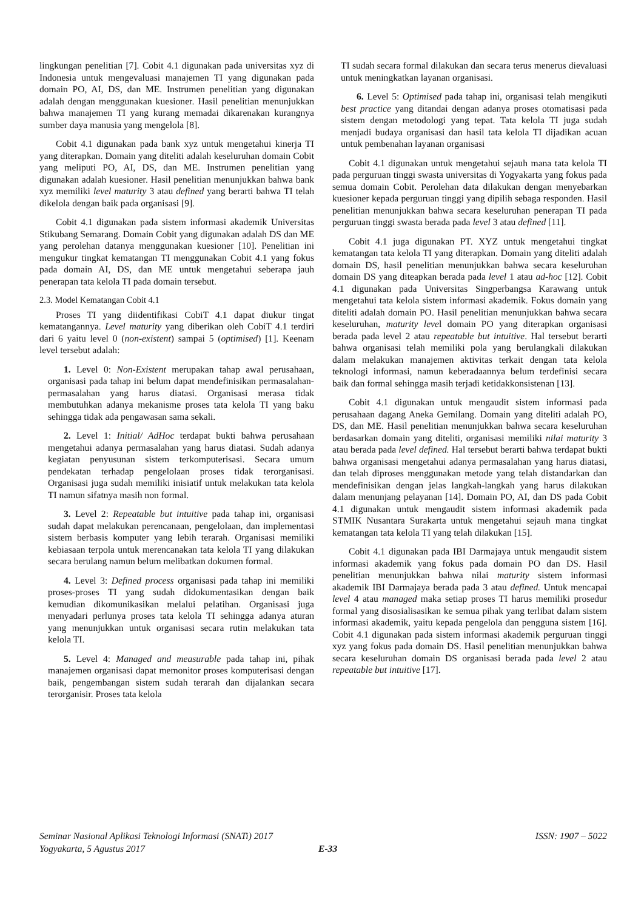lingkungan penelitian [7]. Cobit 4.1 digunakan pada universitas xyz di Indonesia untuk mengevaluasi manajemen TI yang digunakan pada domain PO, AI, DS, dan ME. Instrumen penelitian yang digunakan adalah dengan menggunakan kuesioner. Hasil penelitian menunjukkan bahwa manajemen TI yang kurang memadai dikarenakan kurangnya sumber daya manusia yang mengelola [8].
Cobit 4.1 digunakan pada bank xyz untuk mengetahui kinerja TI yang diterapkan. Domain yang diteliti adalah keseluruhan domain Cobit yang meliputi PO, AI, DS, dan ME. Instrumen penelitian yang digunakan adalah kuesioner. Hasil penelitian menunjukkan bahwa bank xyz memiliki level maturity 3 atau defined yang berarti bahwa TI telah dikelola dengan baik pada organisasi [9].
Cobit 4.1 digunakan pada sistem informasi akademik Universitas Stikubang Semarang. Domain Cobit yang digunakan adalah DS dan ME yang perolehan datanya menggunakan kuesioner [10]. Penelitian ini mengukur tingkat kematangan TI menggunakan Cobit 4.1 yang fokus pada domain AI, DS, dan ME untuk mengetahui seberapa jauh penerapan tata kelola TI pada domain tersebut.
2.3. Model Kematangan Cobit 4.1
Proses TI yang diidentifikasi CobiT 4.1 dapat diukur tingat kematangannya. Level maturity yang diberikan oleh CobiT 4.1 terdiri dari 6 yaitu level 0 (non-existent) sampai 5 (optimised) [1]. Keenam level tersebut adalah:
1. Level 0: Non-Existent merupakan tahap awal perusahaan, organisasi pada tahap ini belum dapat mendefinisikan permasalahan-permasalahan yang harus diatasi. Organisasi merasa tidak membutuhkan adanya mekanisme proses tata kelola TI yang baku sehingga tidak ada pengawasan sama sekali.
2. Level 1: Initial/ AdHoc terdapat bukti bahwa perusahaan mengetahui adanya permasalahan yang harus diatasi. Sudah adanya kegiatan penyusunan sistem terkomputerisasi. Secara umum pendekatan terhadap pengelolaan proses tidak terorganisasi. Organisasi juga sudah memiliki inisiatif untuk melakukan tata kelola TI namun sifatnya masih non formal.
3. Level 2: Repeatable but intuitive pada tahap ini, organisasi sudah dapat melakukan perencanaan, pengelolaan, dan implementasi sistem berbasis komputer yang lebih terarah. Organisasi memiliki kebiasaan terpola untuk merencanakan tata kelola TI yang dilakukan secara berulang namun belum melibatkan dokumen formal.
4. Level 3: Defined process organisasi pada tahap ini memiliki proses-proses TI yang sudah didokumentasikan dengan baik kemudian dikomunikasikan melalui pelatihan. Organisasi juga menyadari perlunya proses tata kelola TI sehingga adanya aturan yang menunjukkan untuk organisasi secara rutin melakukan tata kelola TI.
5. Level 4: Managed and measurable pada tahap ini, pihak manajemen organisasi dapat memonitor proses komputerisasi dengan baik, pengembangan sistem sudah terarah dan dijalankan secara terorganisir. Proses tata kelola
TI sudah secara formal dilakukan dan secara terus menerus dievaluasi untuk meningkatkan layanan organisasi.
6. Level 5: Optimised pada tahap ini, organisasi telah mengikuti best practice yang ditandai dengan adanya proses otomatisasi pada sistem dengan metodologi yang tepat. Tata kelola TI juga sudah menjadi budaya organisasi dan hasil tata kelola TI dijadikan acuan untuk pembenahan layanan organisasi
Cobit 4.1 digunakan untuk mengetahui sejauh mana tata kelola TI pada perguruan tinggi swasta universitas di Yogyakarta yang fokus pada semua domain Cobit. Perolehan data dilakukan dengan menyebarkan kuesioner kepada perguruan tinggi yang dipilih sebaga responden. Hasil penelitian menunjukkan bahwa secara keseluruhan penerapan TI pada perguruan tinggi swasta berada pada level 3 atau defined [11].
Cobit 4.1 juga digunakan PT. XYZ untuk mengetahui tingkat kematangan tata kelola TI yang diterapkan. Domain yang diteliti adalah domain DS, hasil penelitian menunjukkan bahwa secara keseluruhan domain DS yang diteapkan berada pada level 1 atau ad-hoc [12]. Cobit 4.1 digunakan pada Universitas Singperbangsa Karawang untuk mengetahui tata kelola sistem informasi akademik. Fokus domain yang diteliti adalah domain PO. Hasil penelitian menunjukkan bahwa secara keseluruhan, maturity level domain PO yang diterapkan organisasi berada pada level 2 atau repeatable but intuitive. Hal tersebut berarti bahwa organisasi telah memiliki pola yang berulangkali dilakukan dalam melakukan manajemen aktivitas terkait dengan tata kelola teknologi informasi, namun keberadaannya belum terdefinisi secara baik dan formal sehingga masih terjadi ketidakkonsistenan [13].
Cobit 4.1 digunakan untuk mengaudit sistem informasi pada perusahaan dagang Aneka Gemilang. Domain yang diteliti adalah PO, DS, dan ME. Hasil penelitian menunjukkan bahwa secara keseluruhan berdasarkan domain yang diteliti, organisasi memiliki nilai maturity 3 atau berada pada level defined. Hal tersebut berarti bahwa terdapat bukti bahwa organisasi mengetahui adanya permasalahan yang harus diatasi, dan telah diproses menggunakan metode yang telah distandarkan dan mendefinisikan dengan jelas langkah-langkah yang harus dilakukan dalam menunjang pelayanan [14]. Domain PO, AI, dan DS pada Cobit 4.1 digunakan untuk mengaudit sistem informasi akademik pada STMIK Nusantara Surakarta untuk mengetahui sejauh mana tingkat kematangan tata kelola TI yang telah dilakukan [15].
Cobit 4.1 digunakan pada IBI Darmajaya untuk mengaudit sistem informasi akademik yang fokus pada domain PO dan DS. Hasil penelitian menunjukkan bahwa nilai maturity sistem informasi akademik IBI Darmajaya berada pada 3 atau defined. Untuk mencapai level 4 atau managed maka setiap proses TI harus memiliki prosedur formal yang disosialisasikan ke semua pihak yang terlibat dalam sistem informasi akademik, yaitu kepada pengelola dan pengguna sistem [16]. Cobit 4.1 digunakan pada sistem informasi akademik perguruan tinggi xyz yang fokus pada domain DS. Hasil penelitian menunjukkan bahwa secara keseluruhan domain DS organisasi berada pada level 2 atau repeatable but intuitive [17].
Seminar Nasional Aplikasi Teknologi Informasi (SNATi) 2017
Yogyakarta, 5 Agustus 2017
ISSN: 1907 – 5022
E-33